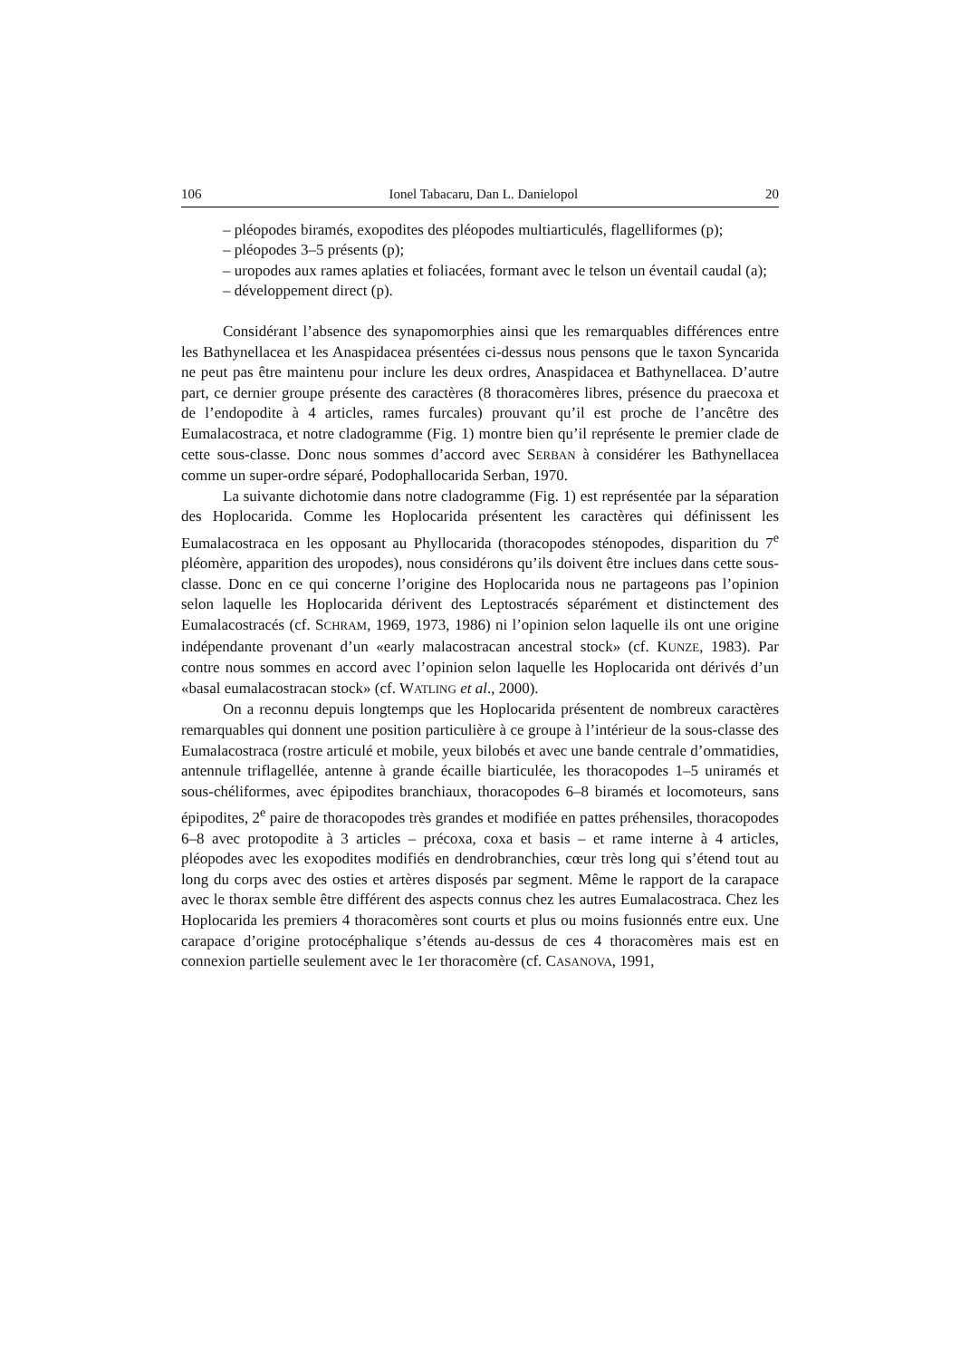106 Ionel Tabacaru, Dan L. Danielopol 20
– pléopodes biramés, exopodites des pléopodes multiarticulés, flagelliformes (p);
– pléopodes 3–5 présents (p);
– uropodes aux rames aplaties et foliacées, formant avec le telson un éventail caudal (a);
– développement direct (p).
Considérant l’absence des synapomorphies ainsi que les remarquables différences entre les Bathynellacea et les Anaspidacea présentées ci-dessus nous pensons que le taxon Syncarida ne peut pas être maintenu pour inclure les deux ordres, Anaspidacea et Bathynellacea. D’autre part, ce dernier groupe présente des caractères (8 thoracomères libres, présence du praecoxa et de l’endopodite à 4 articles, rames furcales) prouvant qu’il est proche de l’ancêtre des Eumalacostraca, et notre cladogramme (Fig. 1) montre bien qu’il représente le premier clade de cette sous-classe. Donc nous sommes d’accord avec SERBAN à considérer les Bathynellacea comme un super-ordre séparé, Podophallocarida Serban, 1970.
La suivante dichotomie dans notre cladogramme (Fig. 1) est représentée par la séparation des Hoplocarida. Comme les Hoplocarida présentent les caractères qui définissent les Eumalacostraca en les opposant au Phyllocarida (thoracopodes sténopodes, disparition du 7<sup>e</sup> pléomère, apparition des uropodes), nous considérons qu’ils doivent être inclues dans cette sous-classe. Donc en ce qui concerne l’origine des Hoplocarida nous ne partageons pas l’opinion selon laquelle les Hoplocarida dérivent des Leptostracés séparément et distinctement des Eumalacostracés (cf. SCHRAM, 1969, 1973, 1986) ni l’opinion selon laquelle ils ont une origine indépendante provenant d’un «early malacostracan ancestral stock» (cf. KUNZE, 1983). Par contre nous sommes en accord avec l’opinion selon laquelle les Hoplocarida ont dérivés d’un «basal eumalacostracan stock» (cf. WATLING et al., 2000).
On a reconnu depuis longtemps que les Hoplocarida présentent de nombreux caractères remarquables qui donnent une position particulière à ce groupe à l’intérieur de la sous-classe des Eumalacostraca (rostre articulé et mobile, yeux bilobés et avec une bande centrale d’ommatidies, antennule triflagellée, antenne à grande écaille biarticulée, les thoracopodes 1–5 uniramés et sous-chéliformes, avec épipodites branchiaux, thoracopodes 6–8 biramés et locomoteurs, sans épipodites, 2<sup>e</sup> paire de thoracopodes très grandes et modifiée en pattes préhensiles, thoracopodes 6–8 avec protopodite à 3 articles – précoxa, coxa et basis – et rame interne à 4 articles, pléopodes avec les exopodites modifiés en dendrobranchies, cœur très long qui s’étend tout au long du corps avec des osties et artères disposés par segment. Même le rapport de la carapace avec le thorax semble être différent des aspects connus chez les autres Eumalacostraca. Chez les Hoplocarida les premiers 4 thoracomères sont courts et plus ou moins fusionnés entre eux. Une carapace d’origine protocéphalique s’étends au-dessus de ces 4 thoracomères mais est en connexion partielle seulement avec le 1er thoracomère (cf. CASANOVA, 1991,